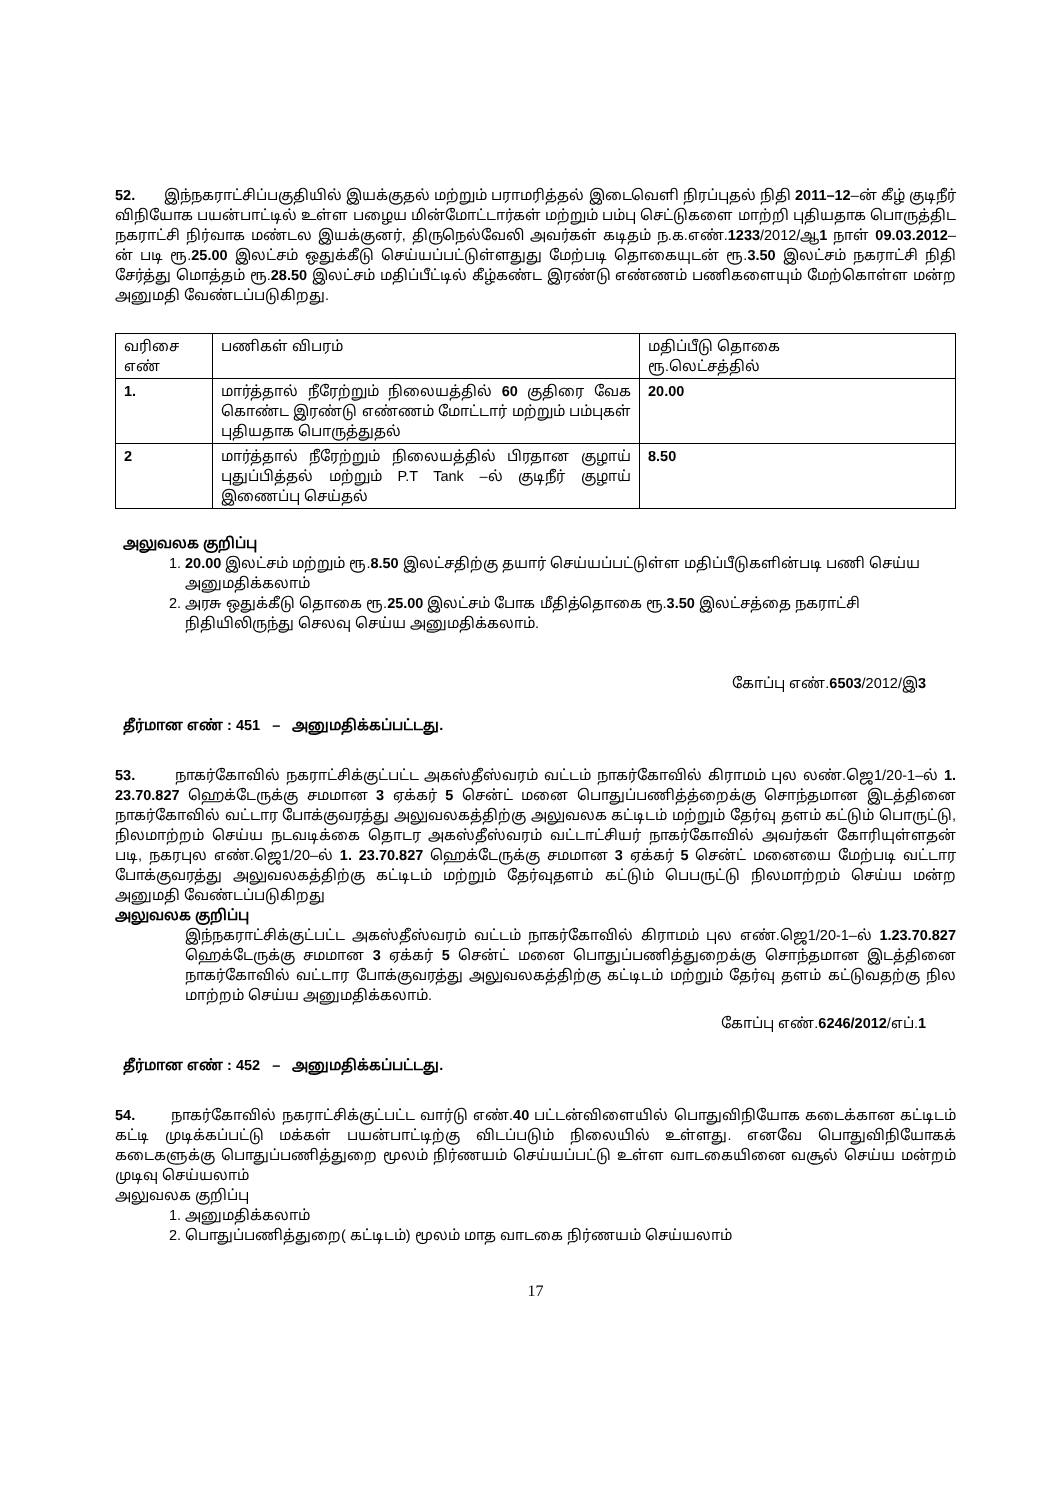52. இந்நகராட்சிப்பகுதியில் இயக்குதல் மற்றும் பராமரித்தல் இடைவெளி நிரப்புதல் நிதி 2011–12–ன் கீழ் குடிநீர் விநியோக பயன்பாட்டில் உள்ள பழைய மின்மோட்டார்கள் மற்றும் பம்பு செட்டுகளை மாற்றி புதியதாக பொருத்திட நகராட்சி நிர்வாக மண்டல இயக்குனர், திருநெல்வேலி அவர்கள் கடிதம் ந.க.எண்.1233/2012/ஆ1 நாள் 09.03.2012–ன் படி ரூ.25.00 இலட்சம் ஒதுக்கீடு செய்யப்பட்டுள்ளதுது மேற்படி தொகையுடன் ரூ.3.50 இலட்சம் நகராட்சி நிதி சேர்த்து மொத்தம் ரூ.28.50 இலட்சம் மதிப்பீட்டில் கீழ்கண்ட இரண்டு எண்ணம் பணிகளையும் மேற்கொள்ள மன்ற அனுமதி வேண்டப்படுகிறது.
| வரிசை எண் | பணிகள் விபரம் | மதிப்பீடு தொகை ரூ.லெட்சத்தில் |
| 1. | மார்த்தால் நீரேற்றும் நிலையத்தில் 60 குதிரை வேக கொண்ட இரண்டு எண்ணம் மோட்டார் மற்றும் பம்புகள் புதியதாக பொருத்துதல் | 20.00 |
| 2 | மார்த்தால் நீரேற்றும் நிலையத்தில் பிரதான குழாய் புதுப்பித்தல் மற்றும் P.T Tank –ல் குடிநீர் குழாய் இணைப்பு செய்தல் | 8.50 |
அலுவலக குறிப்பு
1. 20.00 இலட்சம் மற்றும் ரூ.8.50 இலட்சதிற்கு தயார் செய்யப்பட்டுள்ள மதிப்பீடுகளின்படி பணி செய்ய அனுமதிக்கலாம்
2. அரசு ஒதுக்கீடு தொகை ரூ.25.00 இலட்சம் போக மீதித்தொகை ரூ.3.50 இலட்சத்தை நகராட்சி நிதியிலிருந்து செலவு செய்ய அனுமதிக்கலாம்.
கோப்பு எண்.6503/2012/இ3
தீர்மான எண் : 451 – அனுமதிக்கப்பட்டது.
53. நாகர்கோவில் நகராட்சிக்குட்பட்ட அகஸ்தீஸ்வரம் வட்டம் நாகர்கோவில் கிராமம் புல லண்.ஜெ1/20-1–ல் 1. 23.70.827 ஹெக்டேருக்கு சமமான 3 ஏக்கர் 5 சென்ட் மனை பொதுப்பணித்த்றைக்கு சொந்தமான இடத்தினை நாகர்கோவில் வட்டார போக்குவரத்து அலுவலகத்திற்கு அலுவலக கட்டிடம் மற்றும் தேர்வு தளம் கட்டும் பொருட்டு, நிலமாற்றம் செய்ய நடவடிக்கை தொடர அகஸ்தீஸ்வரம் வட்டாட்சியர் நாகர்கோவில் அவர்கள் கோரியுள்ளதன் படி, நகரபுல எண்.ஜெ1/20–ல் 1. 23.70.827 ஹெக்டேருக்கு சமமான 3 ஏக்கர் 5 சென்ட் மனையை மேற்படி வட்டார போக்குவரத்து அலுவலகத்திற்கு கட்டிடம் மற்றும் தேர்வுதளம் கட்டும் பெபருட்டு நிலமாற்றம் செய்ய மன்ற அனுமதி வேண்டப்படுகிறது
அலுவலக குறிப்பு
இந்நகராட்சிக்குட்பட்ட அகஸ்தீஸ்வரம் வட்டம் நாகர்கோவில் கிராமம் புல எண்.ஜெ1/20-1–ல் 1.23.70.827 ஹெக்டேருக்கு சமமான 3 ஏக்கர் 5 சென்ட் மனை பொதுப்பணித்துறைக்கு சொந்தமான இடத்தினை நாகர்கோவில் வட்டார போக்குவரத்து அலுவலகத்திற்கு கட்டிடம் மற்றும் தேர்வு தளம் கட்டுவதற்கு நில மாற்றம் செய்ய அனுமதிக்கலாம்.
கோப்பு எண்.6246/2012/எப்.1
தீர்மான எண் : 452 – அனுமதிக்கப்பட்டது.
54. நாகர்கோவில் நகராட்சிக்குட்பட்ட வார்டு எண்.40 பட்டன்விளையில் பொதுவிநியோக கடைக்கான கட்டிடம் கட்டி முடிக்கப்பட்டு மக்கள் பயன்பாட்டிற்கு விடப்படும் நிலையில் உள்ளது. எனவே பொதுவிநியோகக் கடைகளுக்கு பொதுப்பணித்துறை மூலம் நிர்ணயம் செய்யப்பட்டு உள்ள வாடகையினை வசூல் செய்ய மன்றம் முடிவு செய்யலாம்
அலுவலக குறிப்பு
1. அனுமதிக்கலாம்
2. பொதுப்பணித்துறை( கட்டிடம்) மூலம் மாத வாடகை நிர்ணயம் செய்யலாம்
17